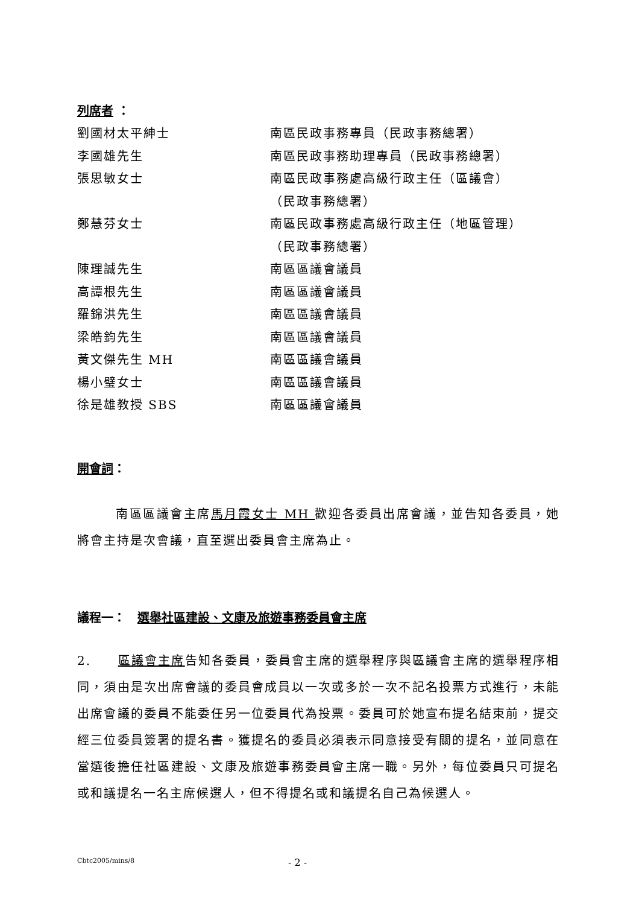列席者 ：
劉國材太平紳士 南區民政事務專員（民政事務總署）
李國雄先生 南區民政事務助理專員（民政事務總署）
張思敏女士 南區民政事務處高級行政主任（區議會）
（民政事務總署）
鄭慧芬女士 南區民政事務處高級行政主任（地區管理）
（民政事務總署）
陳理誠先生 南區區議會議員
高譚根先生 南區區議會議員
羅錦洪先生 南區區議會議員
梁皓鈞先生 南區區議會議員
黃文傑先生 MH 南區區議會議員
楊小璧女士 南區區議會議員
徐是雄教授 SBS 南區區議會議員
開會詞：
南區區議會主席馬月霞女士 MH 歡迎各委員出席會議，並告知各委員，她將會主持是次會議，直至選出委員會主席為止。
議程一：　選舉社區建設、文康及旅遊事務委員會主席
2.　　區議會主席告知各委員，委員會主席的選舉程序與區議會主席的選舉程序相同，須由是次出席會議的委員會成員以一次或多於一次不記名投票方式進行，未能出席會議的委員不能委任另一位委員代為投票。委員可於她宣布提名結束前，提交經三位委員簽署的提名書。獲提名的委員必須表示同意接受有關的提名，並同意在當選後擔任社區建設、文康及旅遊事務委員會主席一職。另外，每位委員只可提名或和議提名一名主席候選人，但不得提名或和議提名自己為候選人。
Cbtc2005/mins/8 - 2 -